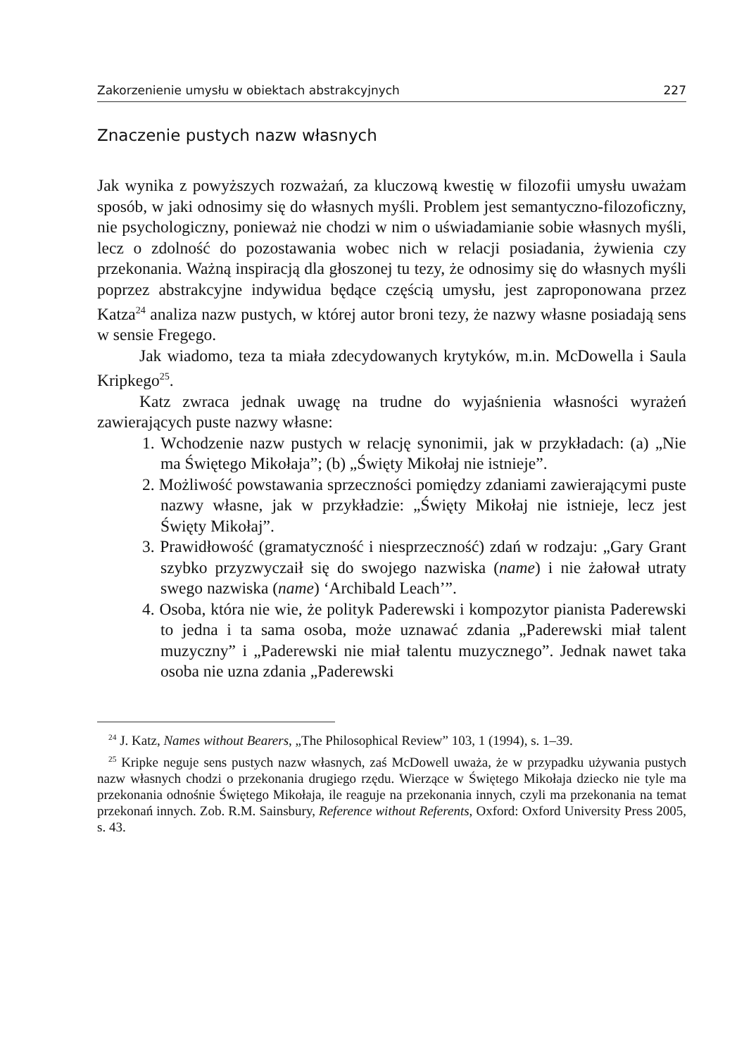Zakorzenienie umysłu w obiektach abstrakcyjnych 227
Znaczenie pustych nazw własnych
Jak wynika z powyższych rozważań, za kluczową kwestię w filozofii umysłu uważam sposób, w jaki odnosimy się do własnych myśli. Problem jest semantyczno-filozoficzny, nie psychologiczny, ponieważ nie chodzi w nim o uświadamianie sobie własnych myśli, lecz o zdolność do pozostawania wobec nich w relacji posiadania, żywienia czy przekonania. Ważną inspiracją dla głoszonej tu tezy, że odnosimy się do własnych myśli poprzez abstrakcyjne indywidua będące częścią umysłu, jest zaproponowana przez Katza<sup>24</sup> analiza nazw pustych, w której autor broni tezy, że nazwy własne posiadają sens w sensie Fregego.
Jak wiadomo, teza ta miała zdecydowanych krytyków, m.in. McDowella i Saula Kripkego<sup>25</sup>.
Katz zwraca jednak uwagę na trudne do wyjaśnienia własności wyrażeń zawierających puste nazwy własne:
1. Wchodzenie nazw pustych w relację synonimii, jak w przykładach: (a) „Nie ma Świętego Mikołaja”; (b) „Święty Mikołaj nie istnieje”.
2. Możliwość powstawania sprzeczności pomiędzy zdaniami zawierającymi puste nazwy własne, jak w przykładzie: „Święty Mikołaj nie istnieje, lecz jest Święty Mikołaj”.
3. Prawidłowość (gramatyczność i niesprzeczność) zdań w rodzaju: „Gary Grant szybko przyzwyczaił się do swojego nazwiska (name) i nie żałował utraty swego nazwiska (name) ‘Archibald Leach’”.
4. Osoba, która nie wie, że polityk Paderewski i kompozytor pianista Paderewski to jedna i ta sama osoba, może uznawać zdania „Paderewski miał talent muzyczny” i „Paderewski nie miał talentu muzycznego”. Jednak nawet taka osoba nie uzna zdania „Paderewski
<sup>24</sup> J. Katz, Names without Bearers, „The Philosophical Review” 103, 1 (1994), s. 1–39.
<sup>25</sup> Kripke neguje sens pustych nazw własnych, zaś McDowell uważa, że w przypadku używania pustych nazw własnych chodzi o przekonania drugiego rzędu. Wierzące w Świętego Mikołaja dziecko nie tyle ma przekonania odnośnie Świętego Mikołaja, ile reaguje na przekonania innych, czyli ma przekonania na temat przekonań innych. Zob. R.M. Sainsbury, Reference without Referents, Oxford: Oxford University Press 2005, s. 43.